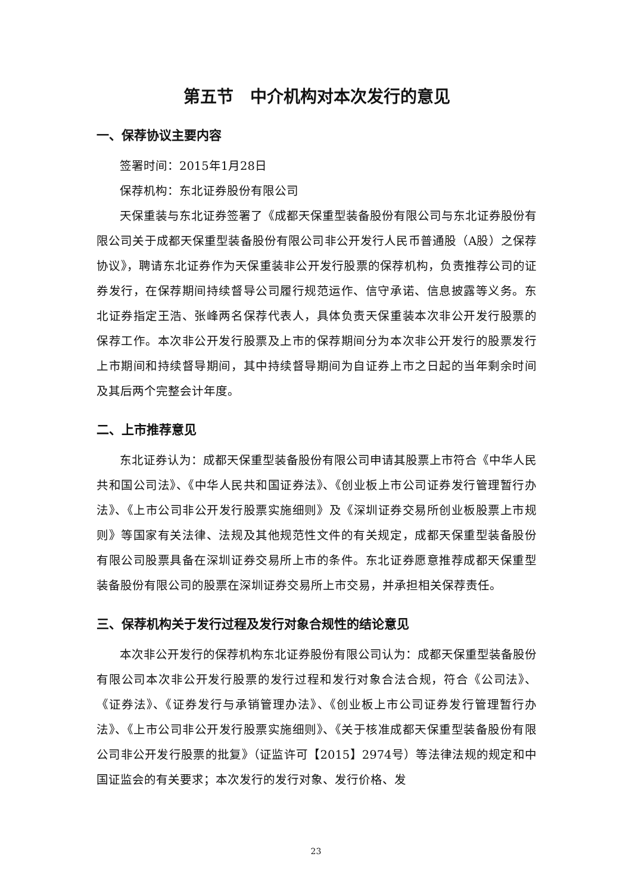第五节　中介机构对本次发行的意见
一、保荐协议主要内容
签署时间：2015年1月28日
保荐机构：东北证券股份有限公司
天保重装与东北证券签署了《成都天保重型装备股份有限公司与东北证券股份有限公司关于成都天保重型装备股份有限公司非公开发行人民币普通股（A股）之保荐协议》，聘请东北证券作为天保重装非公开发行股票的保荐机构，负责推荐公司的证券发行，在保荐期间持续督导公司履行规范运作、信守承诺、信息披露等义务。东北证券指定王浩、张峰两名保荐代表人，具体负责天保重装本次非公开发行股票的保荐工作。本次非公开发行股票及上市的保荐期间分为本次非公开发行的股票发行上市期间和持续督导期间，其中持续督导期间为自证券上市之日起的当年剩余时间及其后两个完整会计年度。
二、上市推荐意见
东北证券认为：成都天保重型装备股份有限公司申请其股票上市符合《中华人民共和国公司法》、《中华人民共和国证券法》、《创业板上市公司证券发行管理暂行办法》、《上市公司非公开发行股票实施细则》及《深圳证券交易所创业板股票上市规则》等国家有关法律、法规及其他规范性文件的有关规定，成都天保重型装备股份有限公司股票具备在深圳证券交易所上市的条件。东北证券愿意推荐成都天保重型装备股份有限公司的股票在深圳证券交易所上市交易，并承担相关保荐责任。
三、保荐机构关于发行过程及发行对象合规性的结论意见
本次非公开发行的保荐机构东北证券股份有限公司认为：成都天保重型装备股份有限公司本次非公开发行股票的发行过程和发行对象合法合规，符合《公司法》、《证券法》、《证券发行与承销管理办法》、《创业板上市公司证券发行管理暂行办法》、《上市公司非公开发行股票实施细则》、《关于核准成都天保重型装备股份有限公司非公开发行股票的批复》（证监许可【2015】2974号）等法律法规的规定和中国证监会的有关要求；本次发行的发行对象、发行价格、发
23